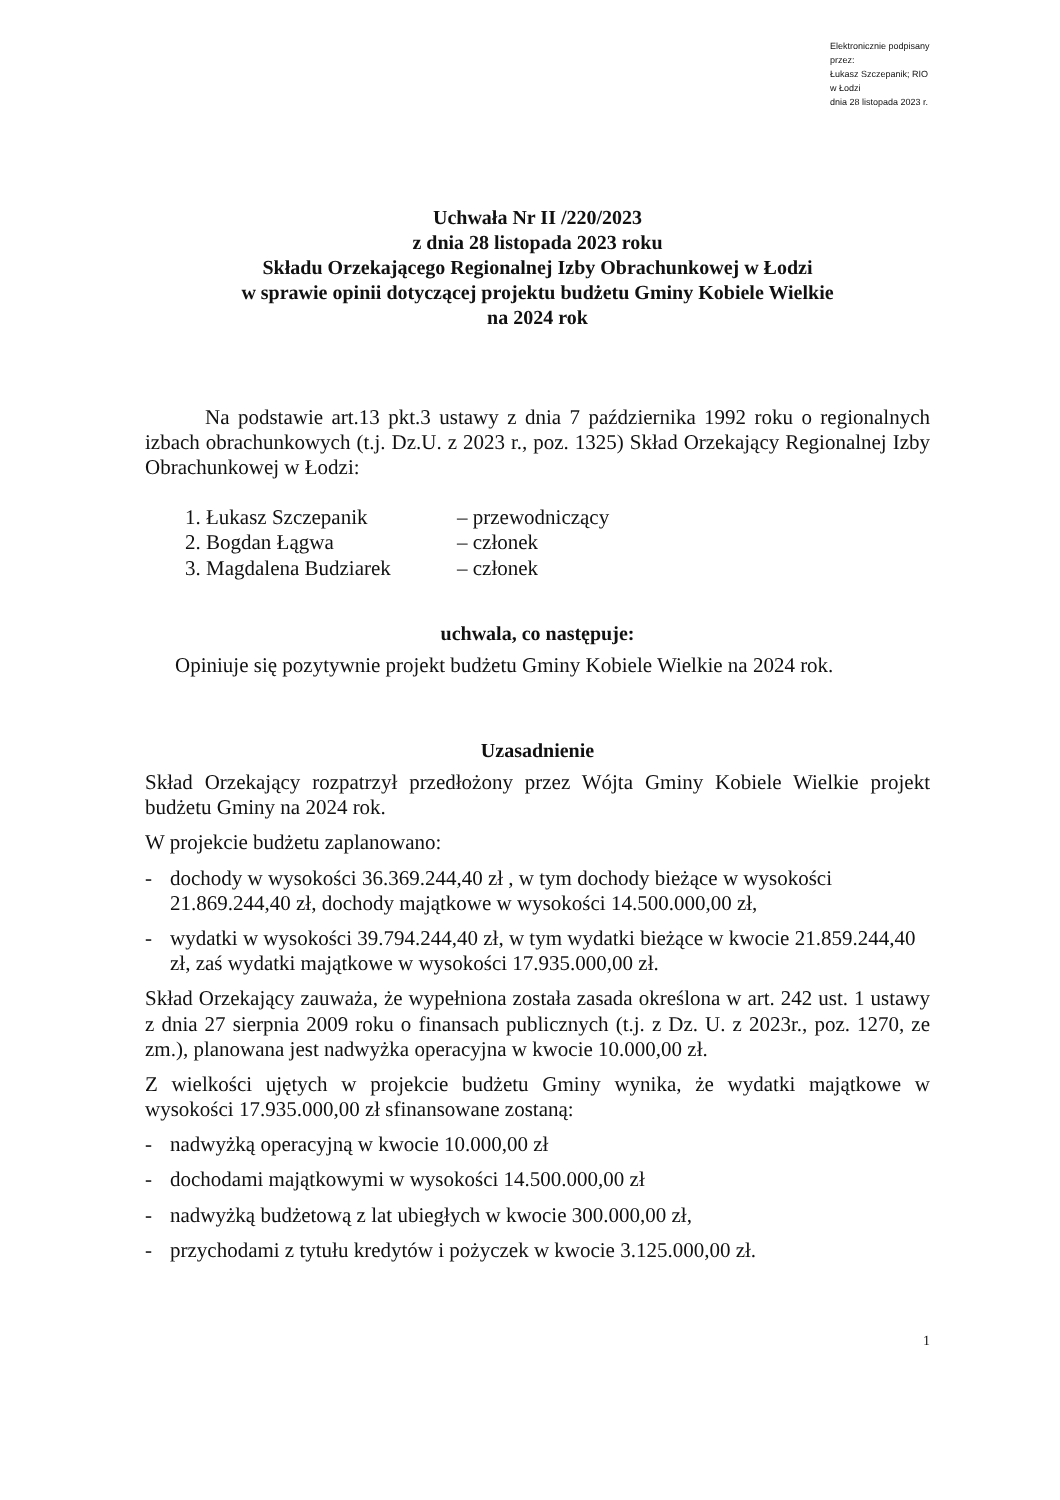Elektronicznie podpisany przez:
Łukasz Szczepanik; RIO w Łodzi
dnia 28 listopada 2023 r.
Uchwała Nr II /220/2023
z dnia 28 listopada 2023 roku
Składu Orzekającego Regionalnej Izby Obrachunkowej w Łodzi
w sprawie opinii dotyczącej projektu budżetu Gminy Kobiele Wielkie
na 2024 rok
Na podstawie art.13 pkt.3 ustawy z dnia 7 października 1992 roku o regionalnych izbach obrachunkowych (t.j. Dz.U. z 2023 r., poz. 1325) Skład Orzekający Regionalnej Izby Obrachunkowej w Łodzi:
1. Łukasz Szczepanik – przewodniczący
2. Bogdan Łągwa – członek
3. Magdalena Budziarek – członek
uchwala, co następuje:
Opiniuje się pozytywnie projekt budżetu Gminy Kobiele Wielkie na 2024 rok.
Uzasadnienie
Skład Orzekający rozpatrzył przedłożony przez Wójta Gminy Kobiele Wielkie projekt budżetu Gminy na 2024 rok.
W projekcie budżetu zaplanowano:
- dochody w wysokości 36.369.244,40 zł , w tym dochody bieżące w wysokości 21.869.244,40 zł, dochody majątkowe w wysokości 14.500.000,00 zł,
- wydatki w wysokości 39.794.244,40 zł, w tym wydatki bieżące w kwocie 21.859.244,40 zł, zaś wydatki majątkowe w wysokości 17.935.000,00 zł.
Skład Orzekający zauważa, że wypełniona została zasada określona w art. 242 ust. 1 ustawy z dnia 27 sierpnia 2009 roku o finansach publicznych (t.j. z Dz. U. z 2023r., poz. 1270, ze zm.), planowana jest nadwyżka operacyjna w kwocie 10.000,00 zł.
Z wielkości ujętych w projekcie budżetu Gminy wynika, że wydatki majątkowe w wysokości 17.935.000,00 zł sfinansowane zostaną:
- nadwyżką operacyjną w kwocie 10.000,00 zł
- dochodami majątkowymi w wysokości 14.500.000,00 zł
- nadwyżką budżetową z lat ubiegłych w kwocie 300.000,00 zł,
- przychodami z tytułu kredytów i pożyczek w kwocie 3.125.000,00 zł.
1